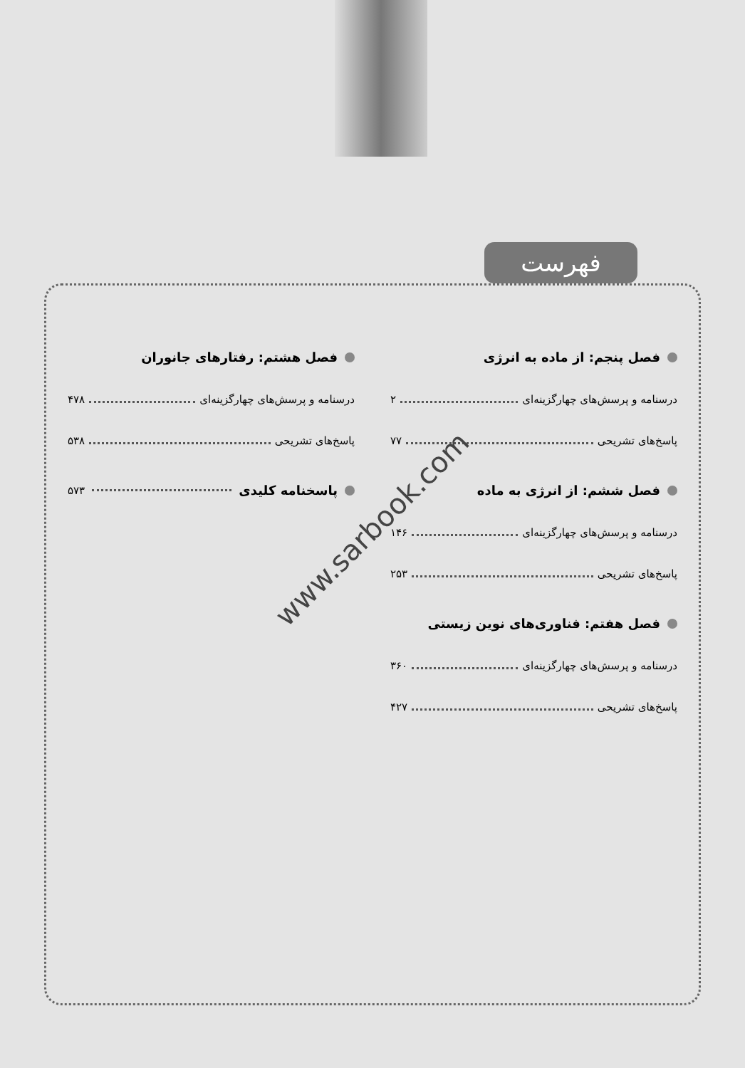فهرست
فصل پنجم: از ماده به انرژی
درسنامه و پرسش‌های چهارگزینه‌ای ۲
پاسخ‌های تشریحی ۷۷
فصل ششم: از انرژی به ماده
درسنامه و پرسش‌های چهارگزینه‌ای ۱۴۶
پاسخ‌های تشریحی ۲۵۳
فصل هفتم: فناوری‌های نوین زیستی
درسنامه و پرسش‌های چهارگزینه‌ای ۳۶۰
پاسخ‌های تشریحی ۴۲۷
فصل هشتم: رفتارهای جانوران
درسنامه و پرسش‌های چهارگزینه‌ای ۴۷۸
پاسخ‌های تشریحی ۵۳۸
پاسخنامه کلیدی ۵۷۳
www.sarbook.com